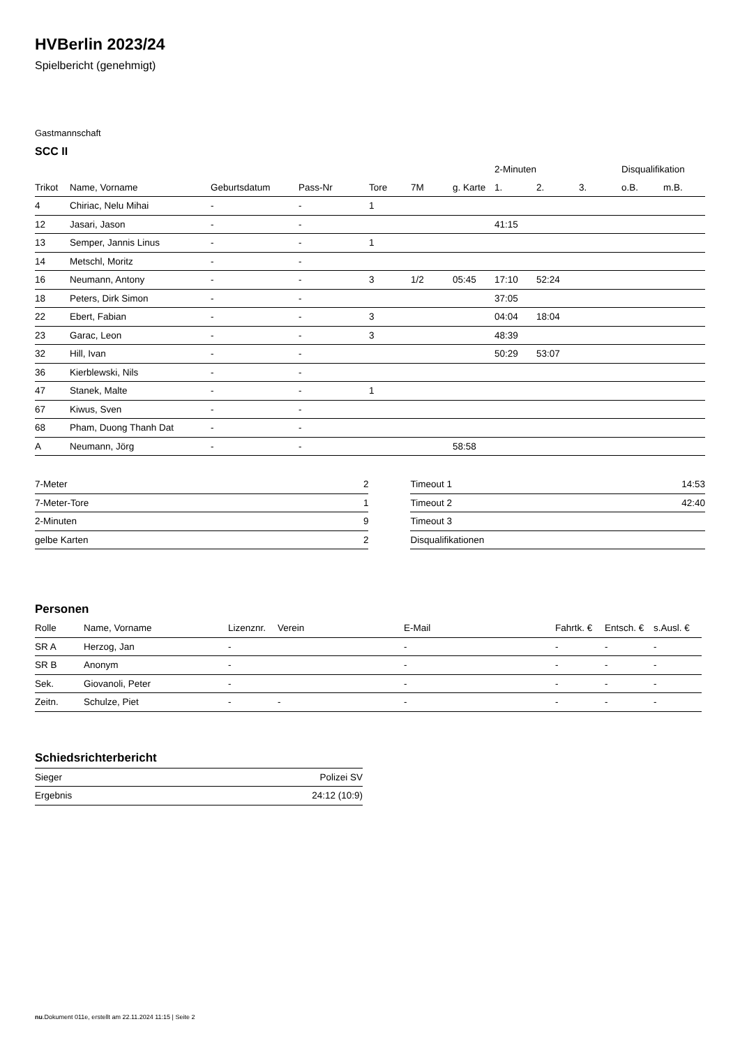HVBerlin 2023/24
Spielbericht (genehmigt)
Gastmannschaft
SCC II
| | | | | | | | 2-Minuten | | | Disqualifikation | |
| --- | --- | --- | --- | --- | --- | --- | --- | --- | --- | --- | --- |
| Trikot | Name, Vorname | Geburtsdatum | Pass-Nr | Tore | 7M | g. Karte | 1. | 2. | 3. | o.B. | m.B. |
| 4 | Chiriac, Nelu Mihai | - | - | 1 | | | | | | | |
| 12 | Jasari, Jason | - | - | | | | 41:15 | | | | |
| 13 | Semper, Jannis Linus | - | - | 1 | | | | | | | |
| 14 | Metschl, Moritz | - | - | | | | | | | | |
| 16 | Neumann, Antony | - | - | 3 | 1/2 | 05:45 | 17:10 | 52:24 | | | |
| 18 | Peters, Dirk Simon | - | - | | | | 37:05 | | | | |
| 22 | Ebert, Fabian | - | - | 3 | | | 04:04 | 18:04 | | | |
| 23 | Garac, Leon | - | - | 3 | | | 48:39 | | | | |
| 32 | Hill, Ivan | - | - | | | | 50:29 | 53:07 | | | |
| 36 | Kierblewski, Nils | - | - | | | | | | | | |
| 47 | Stanek, Malte | - | - | 1 | | | | | | | |
| 67 | Kiwus, Sven | - | - | | | | | | | | |
| 68 | Pham, Duong Thanh Dat | - | - | | | | | | | | |
| A | Neumann, Jörg | - | - | | | 58:58 | | | | | |
| 7-Meter | 2 |
| 7-Meter-Tore | 1 |
| 2-Minuten | 9 |
| gelbe Karten | 2 |
| Timeout 1 | 14:53 |
| Timeout 2 | 42:40 |
| Timeout 3 | |
| Disqualifikationen | |
Personen
| Rolle | Name, Vorname | Lizenznr. | Verein | E-Mail | Fahrtk. € | Entsch. € | s.Ausl. € |
| --- | --- | --- | --- | --- | --- | --- | --- |
| SR A | Herzog, Jan | - | | - | - | - | - |
| SR B | Anonym | - | | - | - | - | - |
| Sek. | Giovanoli, Peter | - | | - | - | - | - |
| Zeitn. | Schulze, Piet | - | - | - | - | - | - |
Schiedsrichterbericht
| Sieger | Polizei SV |
| Ergebnis | 24:12 (10:9) |
nu.Dokument 011e, erstellt am 22.11.2024 11:15 | Seite 2